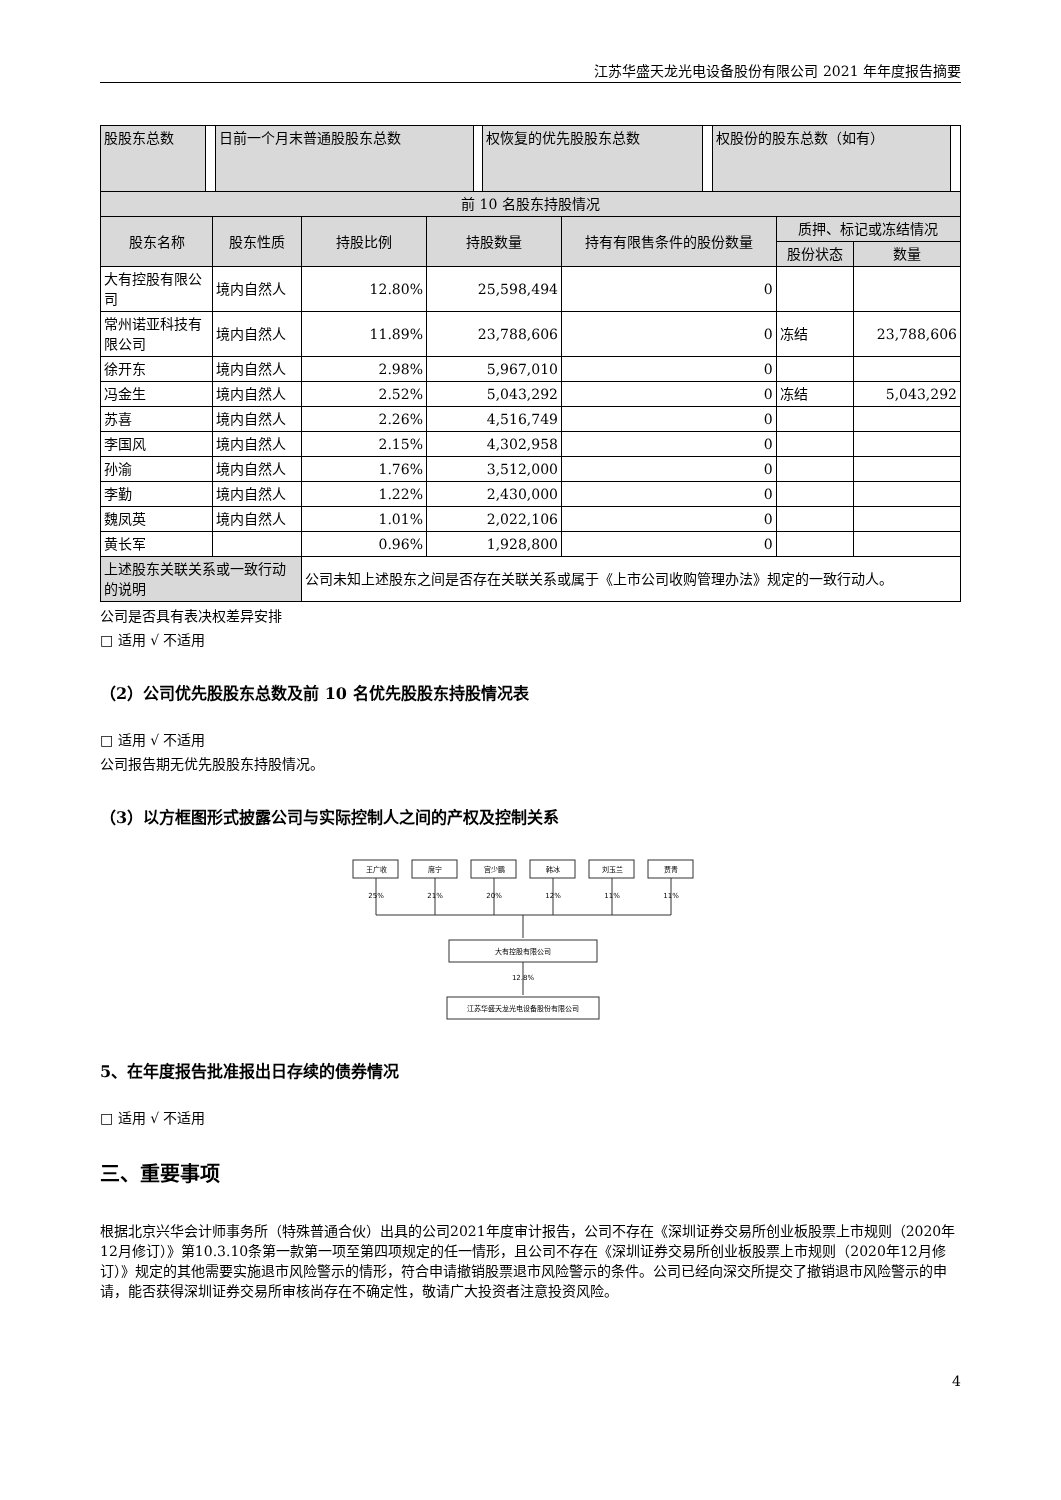江苏华盛天龙光电设备股份有限公司 2021 年年度报告摘要
| 股股东总数 | | 日前一个月末普通股股东总数 | | 权恢复的优先股股东总数 | | 权股份的股东总数（如有） | |
| 前 10 名股东持股情况 | | | | | | |
| 股东名称 | 股东性质 | 持股比例 | 持股数量 | 持有有限售条件的股份数量 | 质押、标记或冻结情况 | |
| | | | | | 股份状态 | 数量 |
| 大有控股有限公司 | 境内自然人 | 12.80% | 25,598,494 | 0 | | |
| 常州诺亚科技有限公司 | 境内自然人 | 11.89% | 23,788,606 | 0 | 冻结 | 23,788,606 |
| 徐开东 | 境内自然人 | 2.98% | 5,967,010 | 0 | | |
| 冯金生 | 境内自然人 | 2.52% | 5,043,292 | 0 | 冻结 | 5,043,292 |
| 苏喜 | 境内自然人 | 2.26% | 4,516,749 | 0 | | |
| 李国风 | 境内自然人 | 2.15% | 4,302,958 | 0 | | |
| 孙渝 | 境内自然人 | 1.76% | 3,512,000 | 0 | | |
| 李勤 | 境内自然人 | 1.22% | 2,430,000 | 0 | | |
| 魏凤英 | 境内自然人 | 1.01% | 2,022,106 | 0 | | |
| 黄长军 | | 0.96% | 1,928,800 | 0 | | |
| 上述股东关联关系或一致行动的说明 | | 公司未知上述股东之间是否存在关联关系或属于《上市公司收购管理办法》规定的一致行动人。 | | | | |
公司是否具有表决权差异安排
□ 适用 √ 不适用
（2）公司优先股股东总数及前 10 名优先股股东持股情况表
□ 适用 √ 不适用
公司报告期无优先股股东持股情况。
（3）以方框图形式披露公司与实际控制人之间的产权及控制关系
王广收
席宁
宫少鹏
韩冰
刘玉兰
贾青
25%
21%
20%
12%
11%
11%
大有控股有限公司
12.8%
江苏华盛天龙光电设备股份有限公司
5、在年度报告批准报出日存续的债券情况
□ 适用 √ 不适用
三、重要事项
根据北京兴华会计师事务所（特殊普通合伙）出具的公司2021年度审计报告，公司不存在《深圳证券交易所创业板股票上市规则（2020年12月修订）》第10.3.10条第一款第一项至第四项规定的任一情形，且公司不存在《深圳证券交易所创业板股票上市规则（2020年12月修订）》规定的其他需要实施退市风险警示的情形，符合申请撤销股票退市风险警示的条件。公司已经向深交所提交了撤销退市风险警示的申请，能否获得深圳证券交易所审核尚存在不确定性，敬请广大投资者注意投资风险。
4